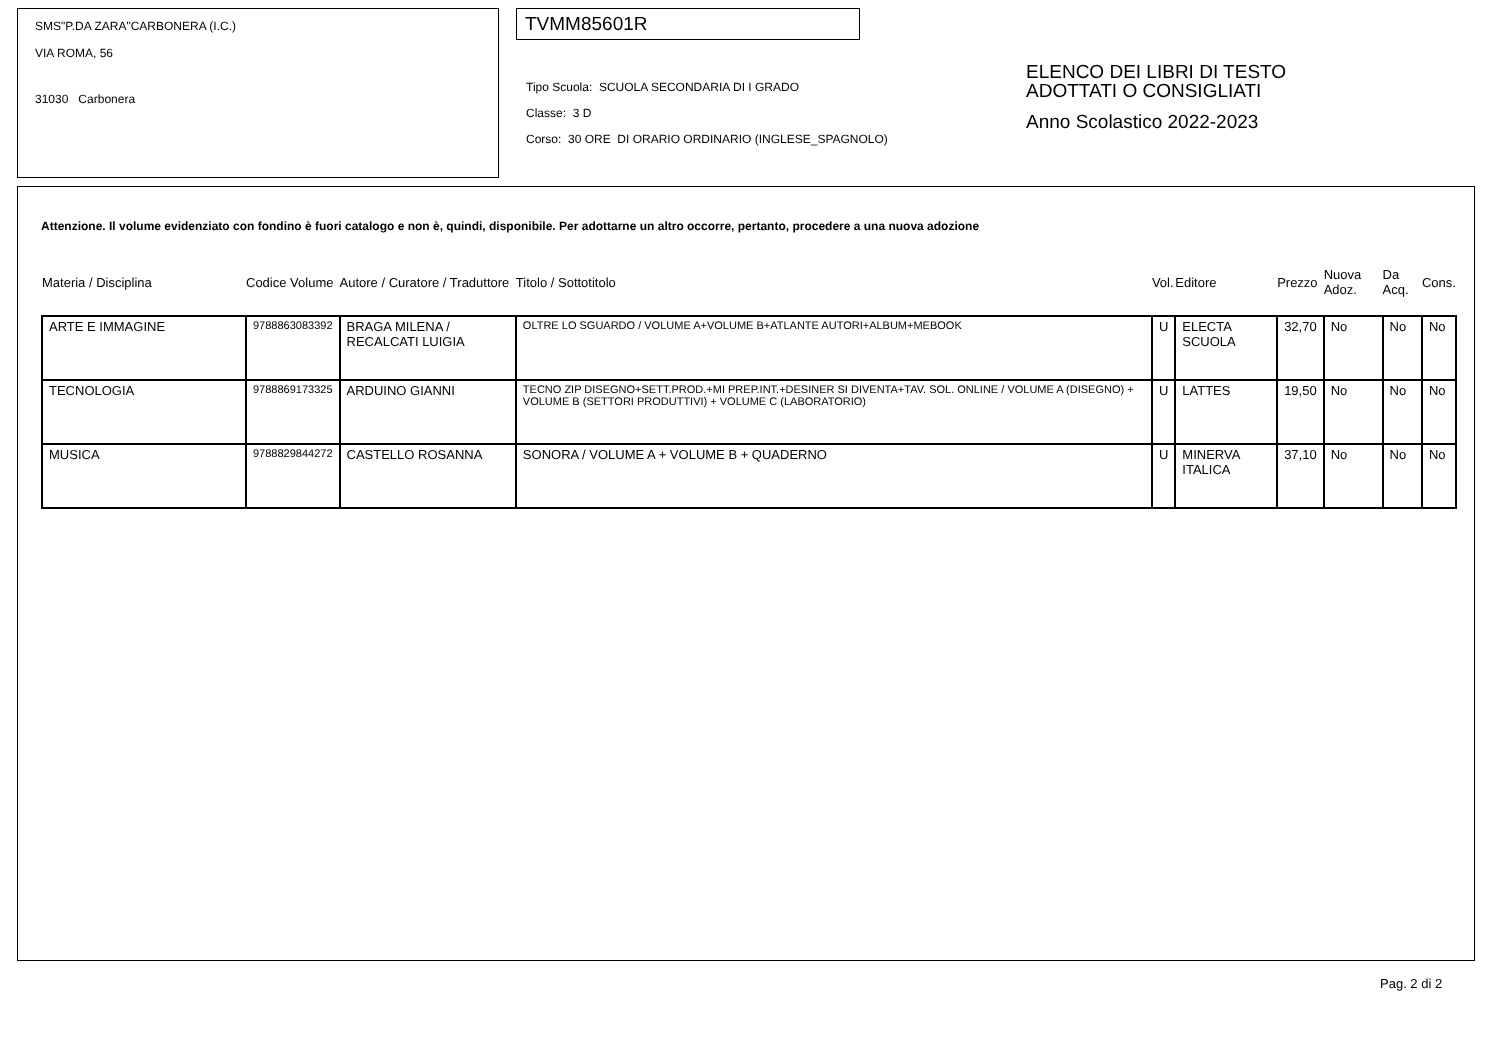SMS"P.DA ZARA"CARBONERA (I.C.)
VIA ROMA, 56
31030 Carbonera
TVMM85601R
Tipo Scuola: SCUOLA SECONDARIA DI I GRADO
Classe: 3 D
Corso: 30 ORE DI ORARIO ORDINARIO (INGLESE_SPAGNOLO)
ELENCO DEI LIBRI DI TESTO
ADOTTATI O CONSIGLIATI
Anno Scolastico 2022-2023
Attenzione. Il volume evidenziato con fondino è fuori catalogo e non è, quindi, disponibile. Per adottarne un altro occorre, pertanto, procedere a una nuova adozione
| Materia / Disciplina | Codice Volume | Autore / Curatore / Traduttore | Titolo / Sottotitolo | Vol. | Editore | Prezzo | Nuova Adoz. | Da Acq. | Cons. |
| --- | --- | --- | --- | --- | --- | --- | --- | --- | --- |
| ARTE E IMMAGINE | 9788863083392 | BRAGA MILENA / RECALCATI LUIGIA | OLTRE LO SGUARDO / VOLUME A+VOLUME B+ATLANTE AUTORI+ALBUM+MEBOOK | U | ELECTA SCUOLA | 32,70 | No | No | No |
| TECNOLOGIA | 9788869173325 | ARDUINO GIANNI | TECNO ZIP DISEGNO+SETT.PROD.+MI PREP.INT.+DESINER SI DIVENTA+TAV. SOL. ONLINE / VOLUME A (DISEGNO) + VOLUME B (SETTORI PRODUTTIVI) + VOLUME C (LABORATORIO) | U | LATTES | 19,50 | No | No | No |
| MUSICA | 9788829844272 | CASTELLO ROSANNA | SONORA / VOLUME A + VOLUME B + QUADERNO | U | MINERVA ITALICA | 37,10 | No | No | No |
Pag. 2 di 2